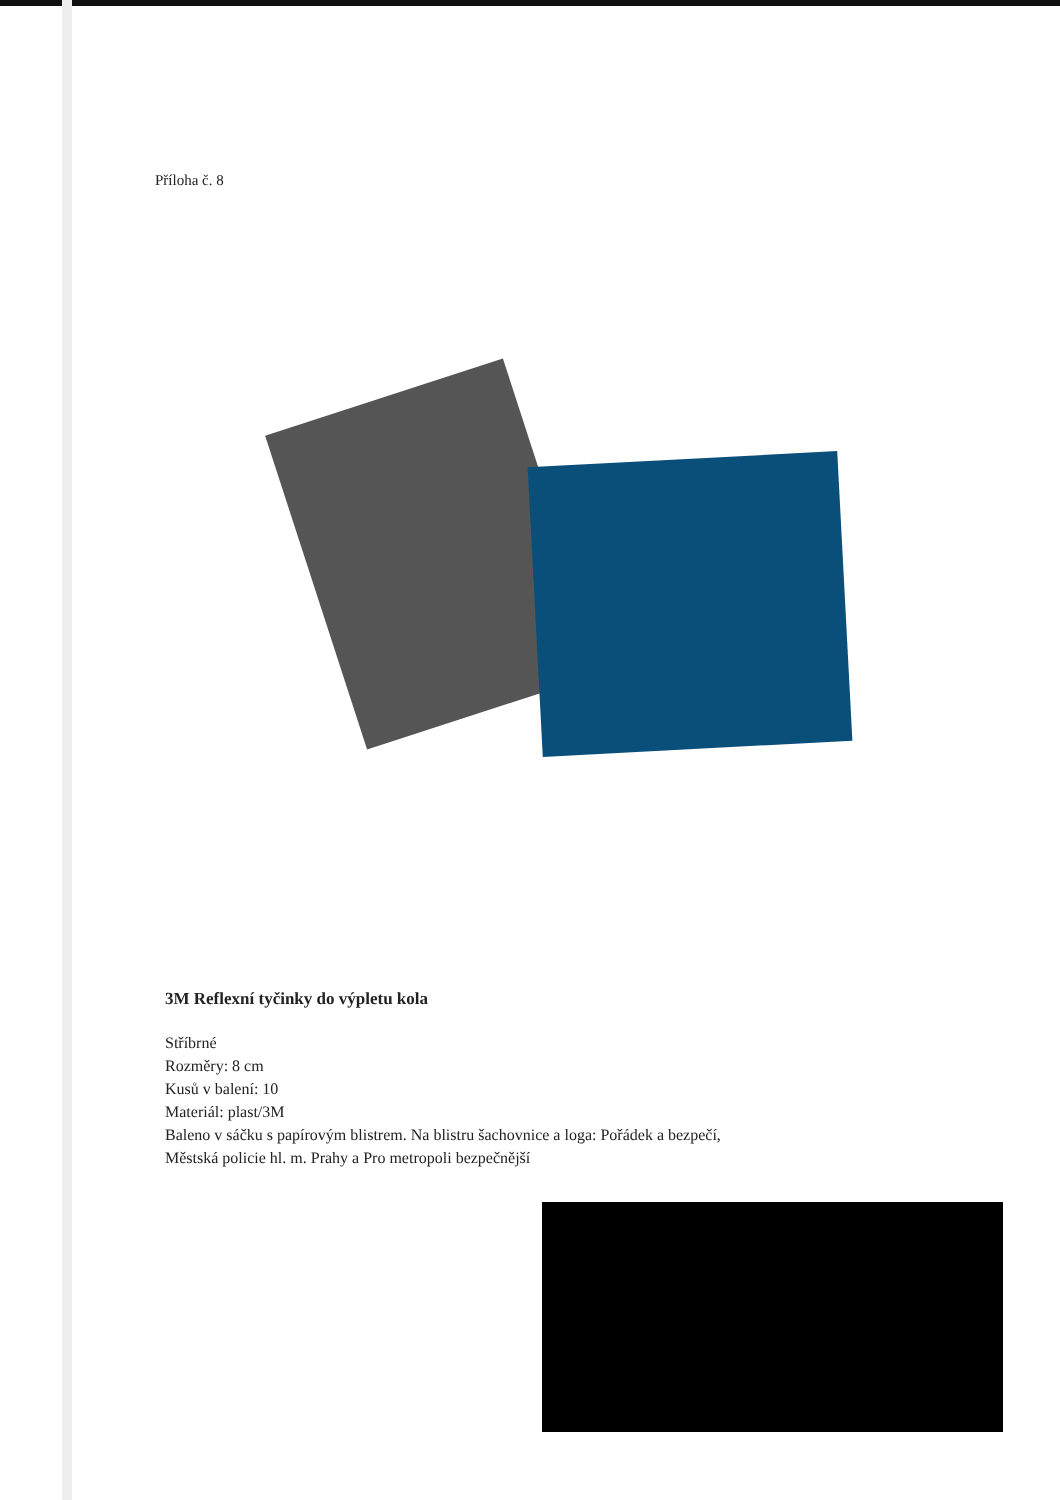Příloha č. 8
3M Reflexní tyčinky do výpletu kola
Stříbrné
Rozměry: 8 cm
Kusů v balení: 10
Materiál: plast/3M
Baleno v sáčku s papírovým blistrem. Na blistru šachovnice a loga: Pořádek a bezpečí,
Městská policie hl. m. Prahy a Pro metropoli bezpečnější